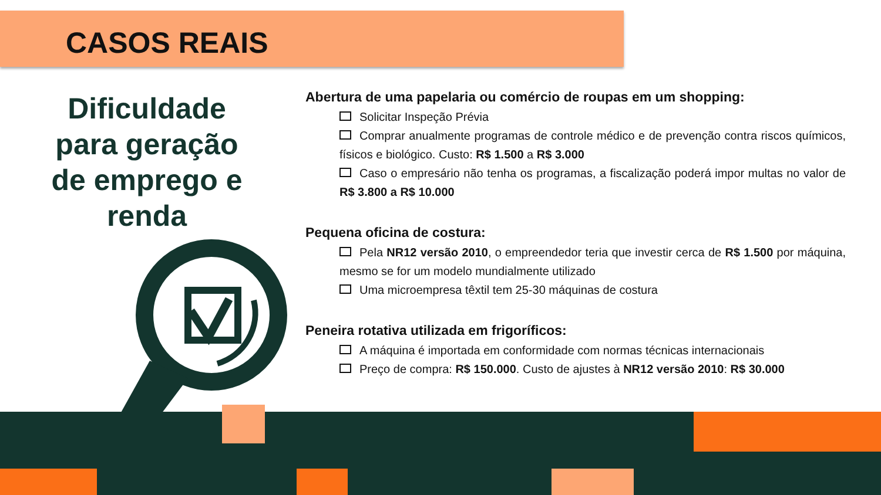CASOS REAIS
Dificuldade para geração de emprego e renda
Abertura de uma papelaria ou comércio de roupas em um shopping:
Solicitar Inspeção Prévia
Comprar anualmente programas de controle médico e de prevenção contra riscos químicos, físicos e biológico. Custo: R$ 1.500 a R$ 3.000
Caso o empresário não tenha os programas, a fiscalização poderá impor multas no valor de R$ 3.800 a R$ 10.000
Pequena oficina de costura:
Pela NR12 versão 2010, o empreendedor teria que investir cerca de R$ 1.500 por máquina, mesmo se for um modelo mundialmente utilizado
Uma microempresa têxtil tem 25-30 máquinas de costura
Peneira rotativa utilizada em frigoríficos:
A máquina é importada em conformidade com normas técnicas internacionais
Preço de compra: R$ 150.000. Custo de ajustes à NR12 versão 2010: R$ 30.000